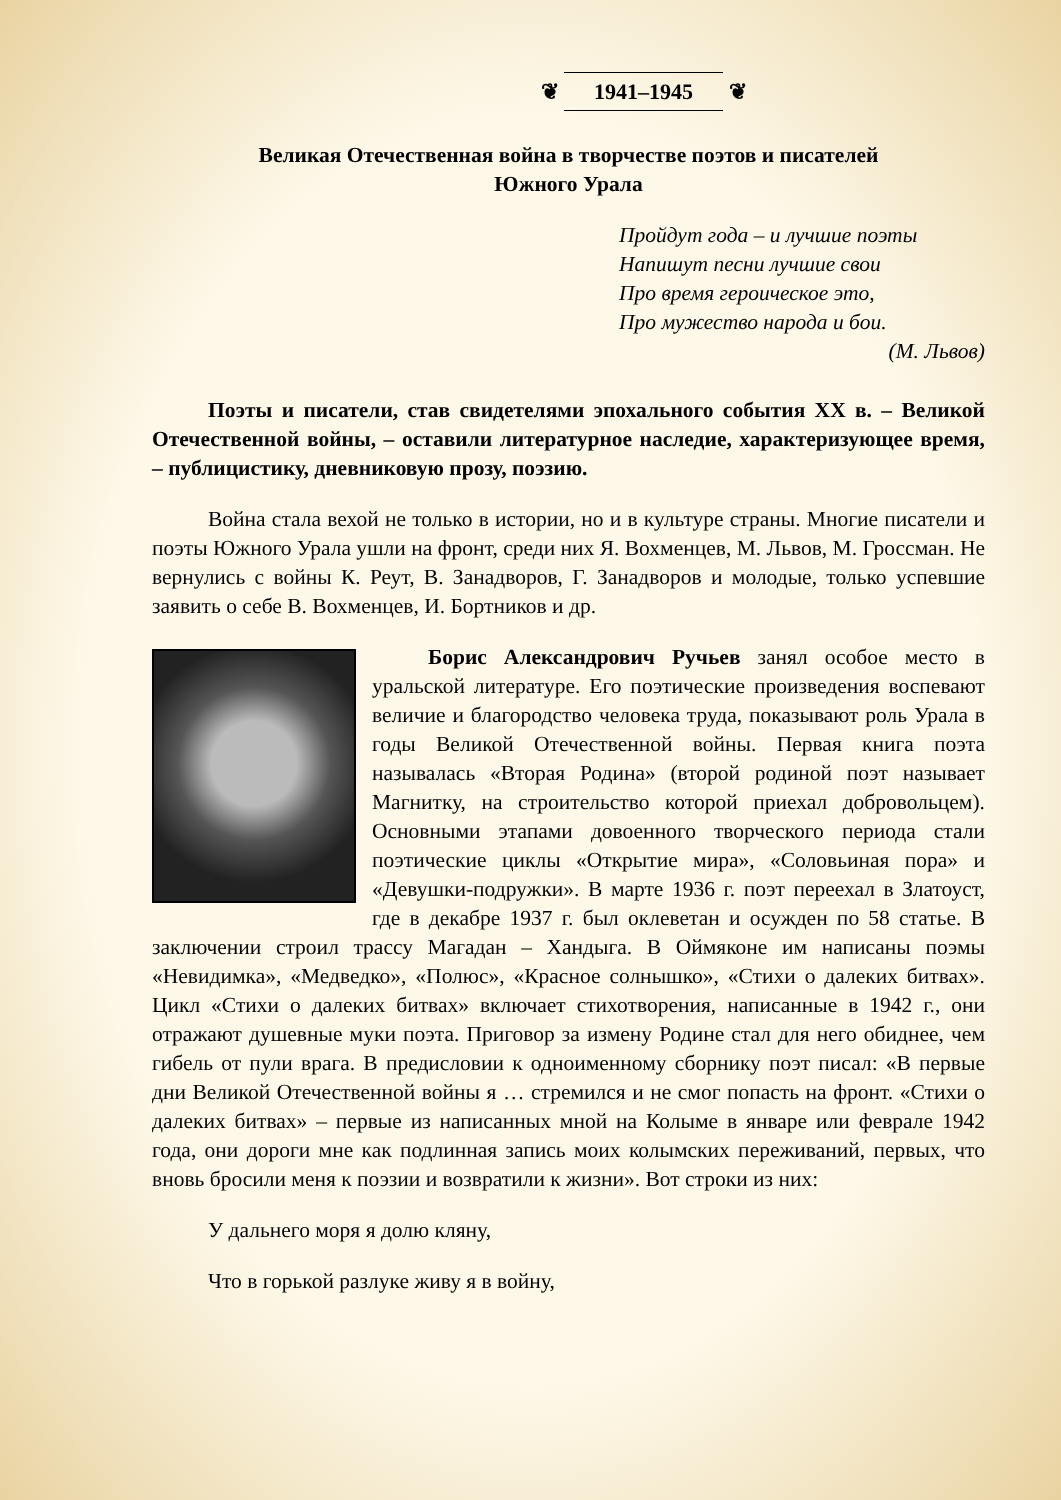❦ 1941–1945 ❦
Великая Отечественная война в творчестве поэтов и писателей
Южного Урала
Пройдут года – и лучшие поэты
Напишут песни лучшие свои
Про время героическое это,
Про мужество народа и бои.
(М. Львов)
Поэты и писатели, став свидетелями эпохального события XX в. – Великой Отечественной войны, – оставили литературное наследие, характеризующее время, – публицистику, дневниковую прозу, поэзию.
Война стала вехой не только в истории, но и в культуре страны. Многие писатели и поэты Южного Урала ушли на фронт, среди них Я. Вохменцев, М. Львов, М. Гроссман. Не вернулись с войны К. Реут, В. Занадворов, Г. Занадворов и молодые, только успевшие заявить о себе В. Вохменцев, И. Бортников и др.
Борис Александрович Ручьев занял особое место в уральской литературе. Его поэтические произведения воспевают величие и благородство человека труда, показывают роль Урала в годы Великой Отечественной войны. Первая книга поэта называлась «Вторая Родина» (второй родиной поэт называет Магнитку, на строительство которой приехал добровольцем). Основными этапами довоенного творческого периода стали поэтические циклы «Открытие мира», «Соловьиная пора» и «Девушки-подружки». В марте 1936 г. поэт переехал в Златоуст, где в декабре 1937 г. был оклеветан и осужден по 58 статье. В заключении строил трассу Магадан – Хандыга. В Оймяконе им написаны поэмы «Невидимка», «Медведко», «Полюс», «Красное солнышко», «Стихи о далеких битвах». Цикл «Стихи о далеких битвах» включает стихотворения, написанные в 1942 г., они отражают душевные муки поэта. Приговор за измену Родине стал для него обиднее, чем гибель от пули врага. В предисловии к одноименному сборнику поэт писал: «В первые дни Великой Отечественной войны я … стремился и не смог попасть на фронт. «Стихи о далеких битвах» – первые из написанных мной на Колыме в январе или феврале 1942 года, они дороги мне как подлинная запись моих колымских переживаний, первых, что вновь бросили меня к поэзии и возвратили к жизни». Вот строки из них:
У дальнего моря я долю кляну,
Что в горькой разлуке живу я в войну,